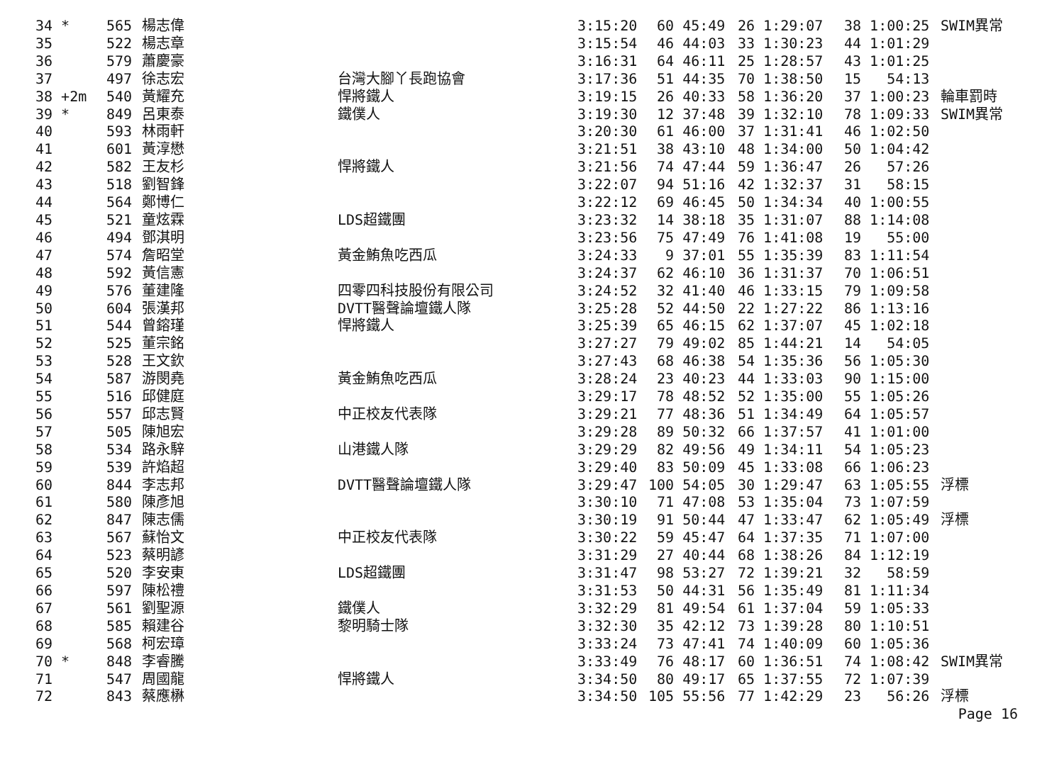| 34 * | 565 | 楊志偉 | | 3:15:20 | 60 45:49 | 26 1:29:07 | 38 1:00:25 | SWIM異常 |
| 35 | 522 | 楊志章 | | 3:15:54 | 46 44:03 | 33 1:30:23 | 44 1:01:29 | |
| 36 | 579 | 蕭慶豪 | | 3:16:31 | 64 46:11 | 25 1:28:57 | 43 1:01:25 | |
| 37 | 497 | 徐志宏 | 台灣大腳丫長跑協會 | 3:17:36 | 51 44:35 | 70 1:38:50 | 15 54:13 | |
| 38 +2m | 540 | 黃耀充 | 悍將鐵人 | 3:19:15 | 26 40:33 | 58 1:36:20 | 37 1:00:23 | 輪車罰時 |
| 39 * | 849 | 呂東泰 | 鐵僕人 | 3:19:30 | 12 37:48 | 39 1:32:10 | 78 1:09:33 | SWIM異常 |
| 40 | 593 | 林雨軒 | | 3:20:30 | 61 46:00 | 37 1:31:41 | 46 1:02:50 | |
| 41 | 601 | 黃淳懋 | | 3:21:51 | 38 43:10 | 48 1:34:00 | 50 1:04:42 | |
| 42 | 582 | 王友杉 | 悍將鐵人 | 3:21:56 | 74 47:44 | 59 1:36:47 | 26 57:26 | |
| 43 | 518 | 劉智鋒 | | 3:22:07 | 94 51:16 | 42 1:32:37 | 31 58:15 | |
| 44 | 564 | 鄭博仁 | | 3:22:12 | 69 46:45 | 50 1:34:34 | 40 1:00:55 | |
| 45 | 521 | 童炫霖 | LDS超鐵團 | 3:23:32 | 14 38:18 | 35 1:31:07 | 88 1:14:08 | |
| 46 | 494 | 鄧淇明 | | 3:23:56 | 75 47:49 | 76 1:41:08 | 19 55:00 | |
| 47 | 574 | 詹昭堂 | 黃金鮪魚吃西瓜 | 3:24:33 | 9 37:01 | 55 1:35:39 | 83 1:11:54 | |
| 48 | 592 | 黃信憲 | | 3:24:37 | 62 46:10 | 36 1:31:37 | 70 1:06:51 | |
| 49 | 576 | 董建隆 | 四零四科技股份有限公司 | 3:24:52 | 32 41:40 | 46 1:33:15 | 79 1:09:58 | |
| 50 | 604 | 張漢邦 | DVTT醫聲論壇鐵人隊 | 3:25:28 | 52 44:50 | 22 1:27:22 | 86 1:13:16 | |
| 51 | 544 | 曾鎔瑾 | 悍將鐵人 | 3:25:39 | 65 46:15 | 62 1:37:07 | 45 1:02:18 | |
| 52 | 525 | 董宗銘 | | 3:27:27 | 79 49:02 | 85 1:44:21 | 14 54:05 | |
| 53 | 528 | 王文欽 | | 3:27:43 | 68 46:38 | 54 1:35:36 | 56 1:05:30 | |
| 54 | 587 | 游閔堯 | 黃金鮪魚吃西瓜 | 3:28:24 | 23 40:23 | 44 1:33:03 | 90 1:15:00 | |
| 55 | 516 | 邱健庭 | | 3:29:17 | 78 48:52 | 52 1:35:00 | 55 1:05:26 | |
| 56 | 557 | 邱志賢 | 中正校友代表隊 | 3:29:21 | 77 48:36 | 51 1:34:49 | 64 1:05:57 | |
| 57 | 505 | 陳旭宏 | | 3:29:28 | 89 50:32 | 66 1:37:57 | 41 1:01:00 | |
| 58 | 534 | 路永騂 | 山港鐵人隊 | 3:29:29 | 82 49:56 | 49 1:34:11 | 54 1:05:23 | |
| 59 | 539 | 許焰超 | | 3:29:40 | 83 50:09 | 45 1:33:08 | 66 1:06:23 | |
| 60 | 844 | 李志邦 | DVTT醫聲論壇鐵人隊 | 3:29:47 | 100 54:05 | 30 1:29:47 | 63 1:05:55 | 浮標 |
| 61 | 580 | 陳彥旭 | | 3:30:10 | 71 47:08 | 53 1:35:04 | 73 1:07:59 | |
| 62 | 847 | 陳志儒 | | 3:30:19 | 91 50:44 | 47 1:33:47 | 62 1:05:49 | 浮標 |
| 63 | 567 | 蘇怡文 | 中正校友代表隊 | 3:30:22 | 59 45:47 | 64 1:37:35 | 71 1:07:00 | |
| 64 | 523 | 蔡明諺 | | 3:31:29 | 27 40:44 | 68 1:38:26 | 84 1:12:19 | |
| 65 | 520 | 李安東 | LDS超鐵團 | 3:31:47 | 98 53:27 | 72 1:39:21 | 32 58:59 | |
| 66 | 597 | 陳松禮 | | 3:31:53 | 50 44:31 | 56 1:35:49 | 81 1:11:34 | |
| 67 | 561 | 劉聖源 | 鐵僕人 | 3:32:29 | 81 49:54 | 61 1:37:04 | 59 1:05:33 | |
| 68 | 585 | 賴建谷 | 黎明騎士隊 | 3:32:30 | 35 42:12 | 73 1:39:28 | 80 1:10:51 | |
| 69 | 568 | 柯宏璋 | | 3:33:24 | 73 47:41 | 74 1:40:09 | 60 1:05:36 | |
| 70 * | 848 | 李睿騰 | | 3:33:49 | 76 48:17 | 60 1:36:51 | 74 1:08:42 | SWIM異常 |
| 71 | 547 | 周國龍 | 悍將鐵人 | 3:34:50 | 80 49:17 | 65 1:37:55 | 72 1:07:39 | |
| 72 | 843 | 蔡應楙 | | 3:34:50 | 105 55:56 | 77 1:42:29 | 23 56:26 | 浮標 |
Page 16